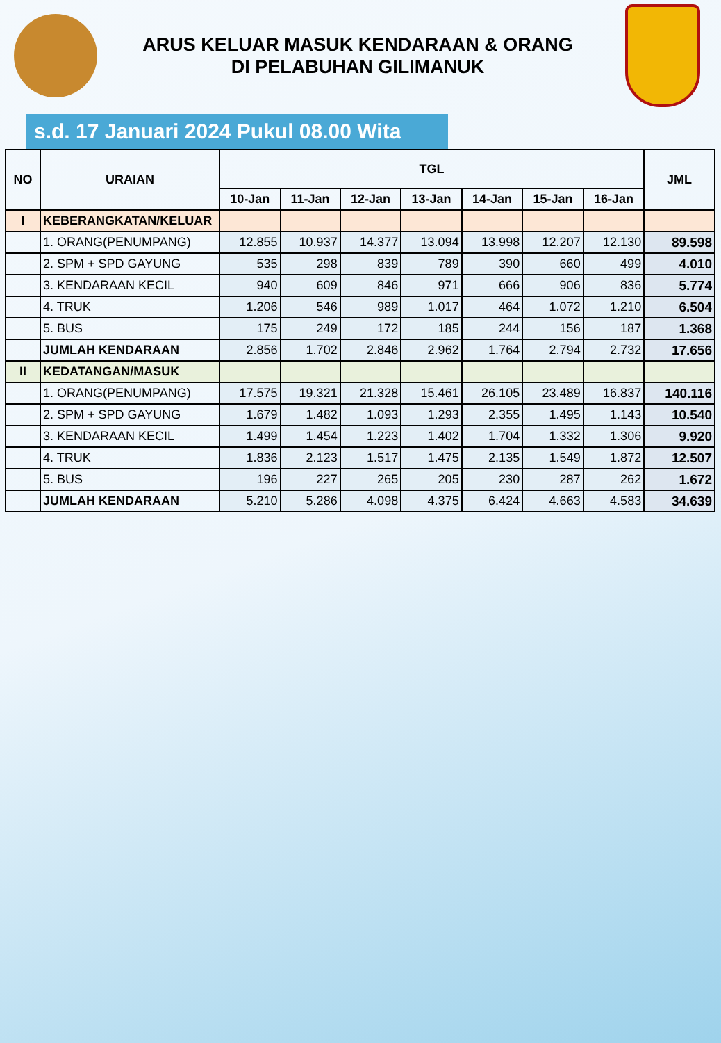ARUS KELUAR MASUK KENDARAAN & ORANG
DI PELABUHAN GILIMANUK
s.d. 17 Januari 2024 Pukul 08.00 Wita
| NO | URAIAN | TGL | | | | | | | JML |
| --- | --- | --- | --- | --- | --- | --- | --- | --- | --- |
| | | 10-Jan | 11-Jan | 12-Jan | 13-Jan | 14-Jan | 15-Jan | 16-Jan | |
| I | KEBERANGKATAN/KELUAR | | | | | | | | |
| | 1. ORANG(PENUMPANG) | 12.855 | 10.937 | 14.377 | 13.094 | 13.998 | 12.207 | 12.130 | 89.598 |
| | 2. SPM + SPD GAYUNG | 535 | 298 | 839 | 789 | 390 | 660 | 499 | 4.010 |
| | 3. KENDARAAN KECIL | 940 | 609 | 846 | 971 | 666 | 906 | 836 | 5.774 |
| | 4. TRUK | 1.206 | 546 | 989 | 1.017 | 464 | 1.072 | 1.210 | 6.504 |
| | 5. BUS | 175 | 249 | 172 | 185 | 244 | 156 | 187 | 1.368 |
| | JUMLAH KENDARAAN | 2.856 | 1.702 | 2.846 | 2.962 | 1.764 | 2.794 | 2.732 | 17.656 |
| II | KEDATANGAN/MASUK | | | | | | | | |
| | 1. ORANG(PENUMPANG) | 17.575 | 19.321 | 21.328 | 15.461 | 26.105 | 23.489 | 16.837 | 140.116 |
| | 2. SPM + SPD GAYUNG | 1.679 | 1.482 | 1.093 | 1.293 | 2.355 | 1.495 | 1.143 | 10.540 |
| | 3. KENDARAAN KECIL | 1.499 | 1.454 | 1.223 | 1.402 | 1.704 | 1.332 | 1.306 | 9.920 |
| | 4. TRUK | 1.836 | 2.123 | 1.517 | 1.475 | 2.135 | 1.549 | 1.872 | 12.507 |
| | 5. BUS | 196 | 227 | 265 | 205 | 230 | 287 | 262 | 1.672 |
| | JUMLAH KENDARAAN | 5.210 | 5.286 | 4.098 | 4.375 | 6.424 | 4.663 | 4.583 | 34.639 |